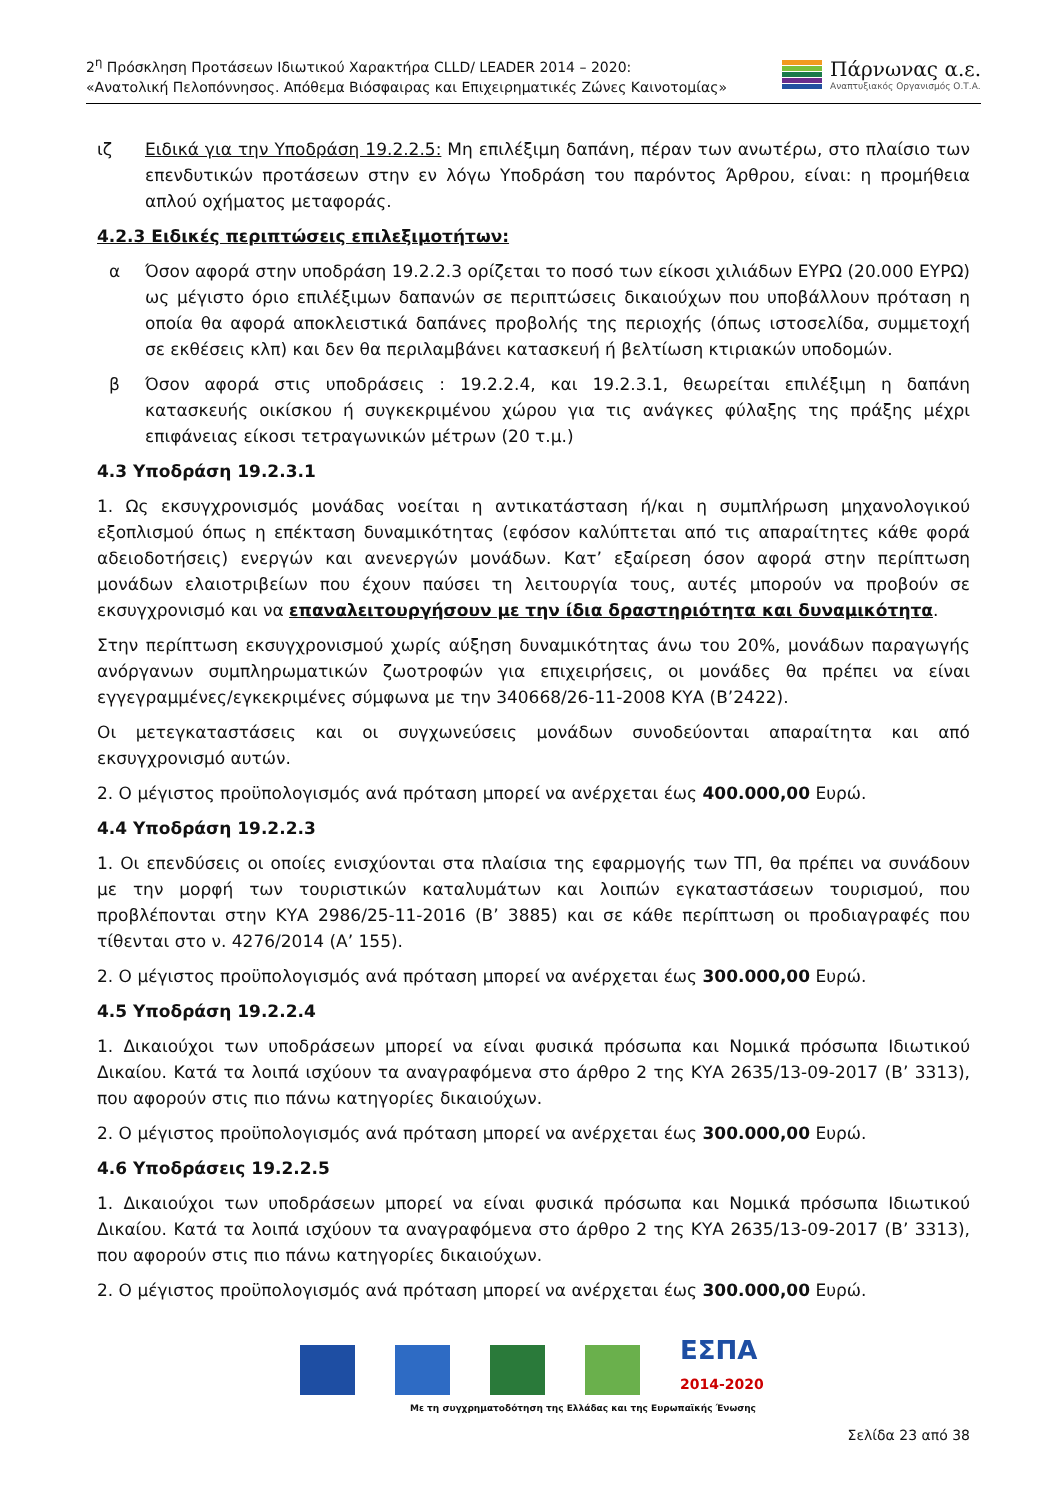2<sup>η</sup> Πρόσκληση Προτάσεων Ιδιωτικού Χαρακτήρα CLLD/ LEADER 2014 – 2020:
«Ανατολική Πελοπόννησος. Απόθεμα Βιόσφαιρας και Επιχειρηματικές Ζώνες Καινοτομίας»
Πάρνωνας α.ε.
Αναπτυξιακός Οργανισμός Ο.Τ.Α.
ιζ Ειδικά για την Υποδράση 19.2.2.5: Μη επιλέξιμη δαπάνη, πέραν των ανωτέρω, στο πλαίσιο των επενδυτικών προτάσεων στην εν λόγω Υποδράση του παρόντος Άρθρου, είναι: η προμήθεια απλού οχήματος μεταφοράς.
4.2.3 Ειδικές περιπτώσεις επιλεξιμοτήτων:
α Όσον αφορά στην υποδράση 19.2.2.3 ορίζεται το ποσό των είκοσι χιλιάδων ΕΥΡΩ (20.000 ΕΥΡΩ) ως μέγιστο όριο επιλέξιμων δαπανών σε περιπτώσεις δικαιούχων που υποβάλλουν πρόταση η οποία θα αφορά αποκλειστικά δαπάνες προβολής της περιοχής (όπως ιστοσελίδα, συμμετοχή σε εκθέσεις κλπ) και δεν θα περιλαμβάνει κατασκευή ή βελτίωση κτιριακών υποδομών.
β Όσον αφορά στις υποδράσεις : 19.2.2.4, και 19.2.3.1, θεωρείται επιλέξιμη η δαπάνη κατασκευής οικίσκου ή συγκεκριμένου χώρου για τις ανάγκες φύλαξης της πράξης μέχρι επιφάνειας είκοσι τετραγωνικών μέτρων (20 τ.μ.)
4.3 Υποδράση 19.2.3.1
1. Ως εκσυγχρονισμός μονάδας νοείται η αντικατάσταση ή/και η συμπλήρωση μηχανολογικού εξοπλισμού όπως η επέκταση δυναμικότητας (εφόσον καλύπτεται από τις απαραίτητες κάθε φορά αδειοδοτήσεις) ενεργών και ανενεργών μονάδων. Κατ’ εξαίρεση όσον αφορά στην περίπτωση μονάδων ελαιοτριβείων που έχουν παύσει τη λειτουργία τους, αυτές μπορούν να προβούν σε εκσυγχρονισμό και να επαναλειτουργήσουν με την ίδια δραστηριότητα και δυναμικότητα.
Στην περίπτωση εκσυγχρονισμού χωρίς αύξηση δυναμικότητας άνω του 20%, μονάδων παραγωγής ανόργανων συμπληρωματικών ζωοτροφών για επιχειρήσεις, οι μονάδες θα πρέπει να είναι εγγεγραμμένες/εγκεκριμένες σύμφωνα με την 340668/26-11-2008 ΚΥΑ (Β’2422).
Οι μετεγκαταστάσεις και οι συγχωνεύσεις μονάδων συνοδεύονται απαραίτητα και από εκσυγχρονισμό αυτών.
2. Ο μέγιστος προϋπολογισμός ανά πρόταση μπορεί να ανέρχεται έως 400.000,00 Ευρώ.
4.4 Υποδράση 19.2.2.3
1. Οι επενδύσεις οι οποίες ενισχύονται στα πλαίσια της εφαρμογής των ΤΠ, θα πρέπει να συνάδουν με την μορφή των τουριστικών καταλυμάτων και λοιπών εγκαταστάσεων τουρισμού, που προβλέπονται στην ΚΥΑ 2986/25-11-2016 (Β’ 3885) και σε κάθε περίπτωση οι προδιαγραφές που τίθενται στο ν. 4276/2014 (Α’ 155).
2. Ο μέγιστος προϋπολογισμός ανά πρόταση μπορεί να ανέρχεται έως 300.000,00 Ευρώ.
4.5 Υποδράση 19.2.2.4
1. Δικαιούχοι των υποδράσεων μπορεί να είναι φυσικά πρόσωπα και Νομικά πρόσωπα Ιδιωτικού Δικαίου. Κατά τα λοιπά ισχύουν τα αναγραφόμενα στο άρθρο 2 της ΚΥΑ 2635/13-09-2017 (Β’ 3313), που αφορούν στις πιο πάνω κατηγορίες δικαιούχων.
2. Ο μέγιστος προϋπολογισμός ανά πρόταση μπορεί να ανέρχεται έως 300.000,00 Ευρώ.
4.6 Υποδράσεις 19.2.2.5
1. Δικαιούχοι των υποδράσεων μπορεί να είναι φυσικά πρόσωπα και Νομικά πρόσωπα Ιδιωτικού Δικαίου. Κατά τα λοιπά ισχύουν τα αναγραφόμενα στο άρθρο 2 της ΚΥΑ 2635/13-09-2017 (Β’ 3313), που αφορούν στις πιο πάνω κατηγορίες δικαιούχων.
2. Ο μέγιστος προϋπολογισμός ανά πρόταση μπορεί να ανέρχεται έως 300.000,00 Ευρώ.
ΕΣΠΑ
2014-2020
Με τη συγχρηματοδότηση της Ελλάδας και της Ευρωπαϊκής Ένωσης
Σελίδα 23 από 38